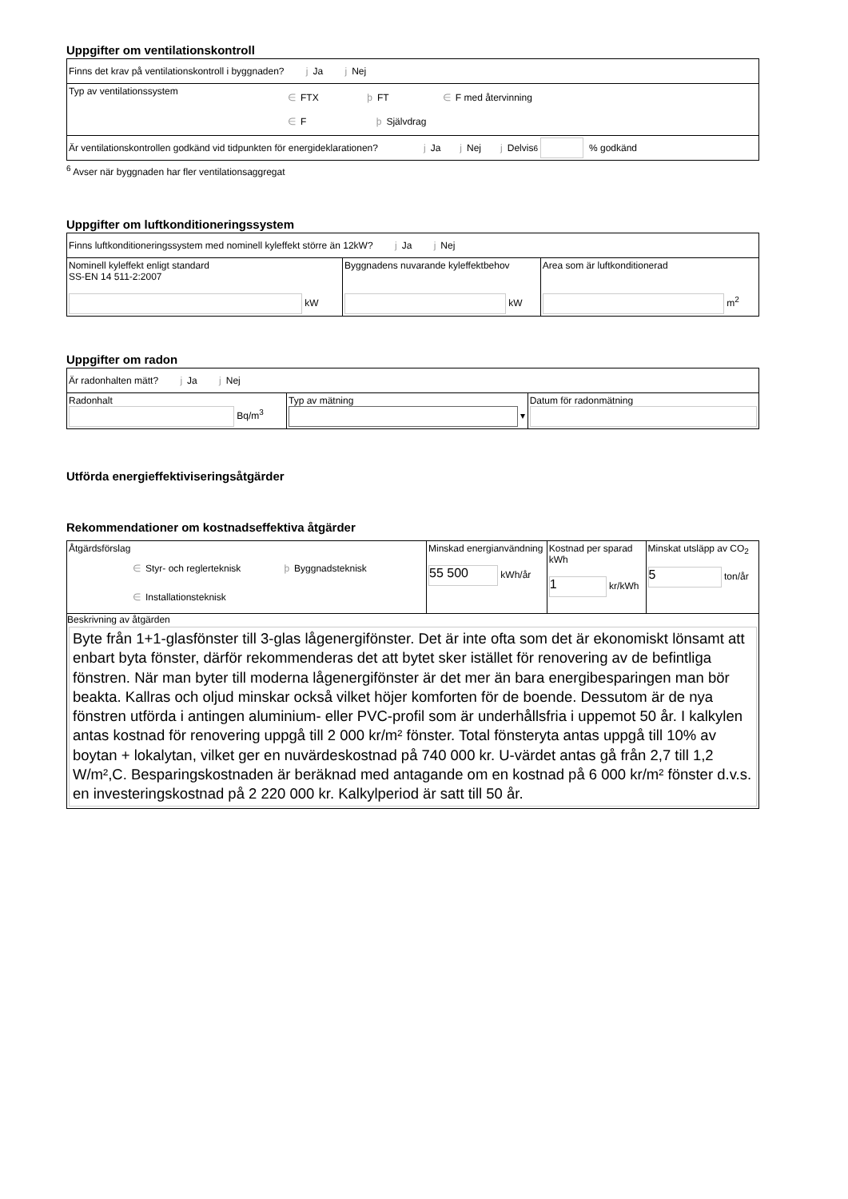Uppgifter om ventilationskontroll
| Finns det krav på ventilationskontroll i byggnaden? j Ja j Nej |
| Typ av ventilationssystem ∈ FTX ϸ FT ∈ F med återvinning ∈ F ϸ Självdrag |
| Är ventilationskontrollen godkänd vid tidpunkten för energideklarationen? j Ja j Nej j Delvis <sup>6</sup> % godkänd |
<sup>6</sup> Avser när byggnaden har fler ventilationsaggregat
Uppgifter om luftkonditioneringssystem
| Finns luftkonditioneringssystem med nominell kyleffekt större än 12kW? j Ja j Nej | | |
| Nominell kyleffekt enligt standard SS-EN 14 511-2:2007 kW | Byggnadens nuvarande kyleffektbehov kW | Area som är luftkonditionerad m<sup>2</sup> |
Uppgifter om radon
| Är radonhalten mätt? j Ja j Nej | | |
| Radonhalt Bq/m<sup>3</sup> | Typ av mätning ▾ | Datum för radonmätning |
Utförda energieffektiviseringsåtgärder
Rekommendationer om kostnadseffektiva åtgärder
| Åtgärdsförslag ∈ Styr- och reglerteknisk ϸ Byggnadsteknisk ∈ Installationsteknisk | Minskad energianvändning 55 500 kWh/år | Kostnad per sparad kWh 1 kr/kWh | Minskat utsläpp av CO<sub>2</sub> 5 ton/år |
| Beskrivning av åtgärden Byte från 1+1-glasfönster till 3-glas lågenergifönster. Det är inte ofta som det är ekonomiskt lönsamt att enbart byta fönster, därför rekommenderas det att bytet sker istället för renovering av de befintliga fönstren. När man byter till moderna lågenergifönster är det mer än bara energibesparingen man bör beakta. Kallras och oljud minskar också vilket höjer komforten för de boende. Dessutom är de nya fönstren utförda i antingen aluminium- eller PVC-profil som är underhållsfria i uppemot 50 år. I kalkylen antas kostnad för renovering uppgå till 2 000 kr/m² fönster. Total fönsteryta antas uppgå till 10% av boytan + lokalytan, vilket ger en nuvärdeskostnad på 740 000 kr. U-värdet antas gå från 2,7 till 1,2 W/m²,C. Besparingskostnaden är beräknad med antagande om en kostnad på 6 000 kr/m² fönster d.v.s. en investeringskostnad på 2 220 000 kr. Kalkylperiod är satt till 50 år. | | | |